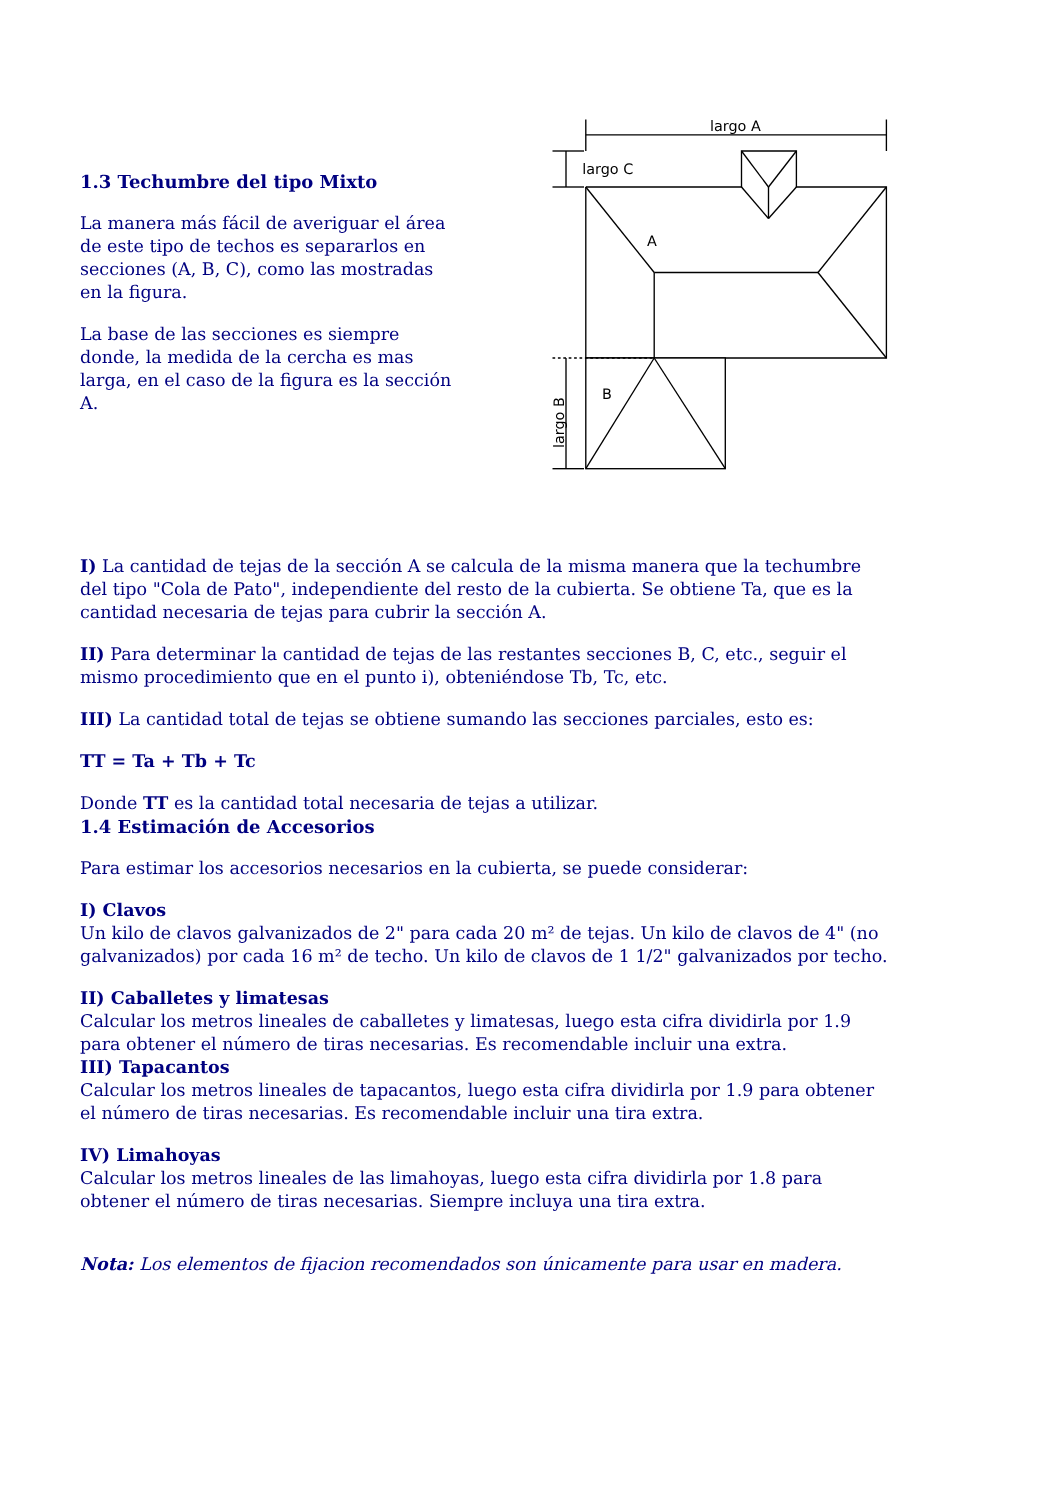1.3 Techumbre del tipo Mixto
La manera más fácil de averiguar el área de este tipo de techos es separarlos en secciones (A, B, C), como las mostradas en la figura.
La base de las secciones es siempre donde, la medida de la cercha es mas larga, en el caso de la figura es la sección A.
largo A
largo C
A
B
largo B
I) La cantidad de tejas de la sección A se calcula de la misma manera que la techumbre del tipo "Cola de Pato", independiente del resto de la cubierta. Se obtiene Ta, que es la cantidad necesaria de tejas para cubrir la sección A.
II) Para determinar la cantidad de tejas de las restantes secciones B, C, etc., seguir el mismo procedimiento que en el punto i), obteniéndose Tb, Tc, etc.
III) La cantidad total de tejas se obtiene sumando las secciones parciales, esto es:
TT = Ta + Tb + Tc
Donde TT es la cantidad total necesaria de tejas a utilizar.
1.4 Estimación de Accesorios
Para estimar los accesorios necesarios en la cubierta, se puede considerar:
I) Clavos
Un kilo de clavos galvanizados de 2" para cada 20 m² de tejas. Un kilo de clavos de 4" (no galvanizados) por cada 16 m² de techo. Un kilo de clavos de 1 1/2" galvanizados por techo.
II) Caballetes y limatesas
Calcular los metros lineales de caballetes y limatesas, luego esta cifra dividirla por 1.9 para obtener el número de tiras necesarias. Es recomendable incluir una extra.
III) Tapacantos
Calcular los metros lineales de tapacantos, luego esta cifra dividirla por 1.9 para obtener el número de tiras necesarias. Es recomendable incluir una tira extra.
IV) Limahoyas
Calcular los metros lineales de las limahoyas, luego esta cifra dividirla por 1.8 para obtener el número de tiras necesarias. Siempre incluya una tira extra.
Nota: Los elementos de fijacion recomendados son únicamente para usar en madera.